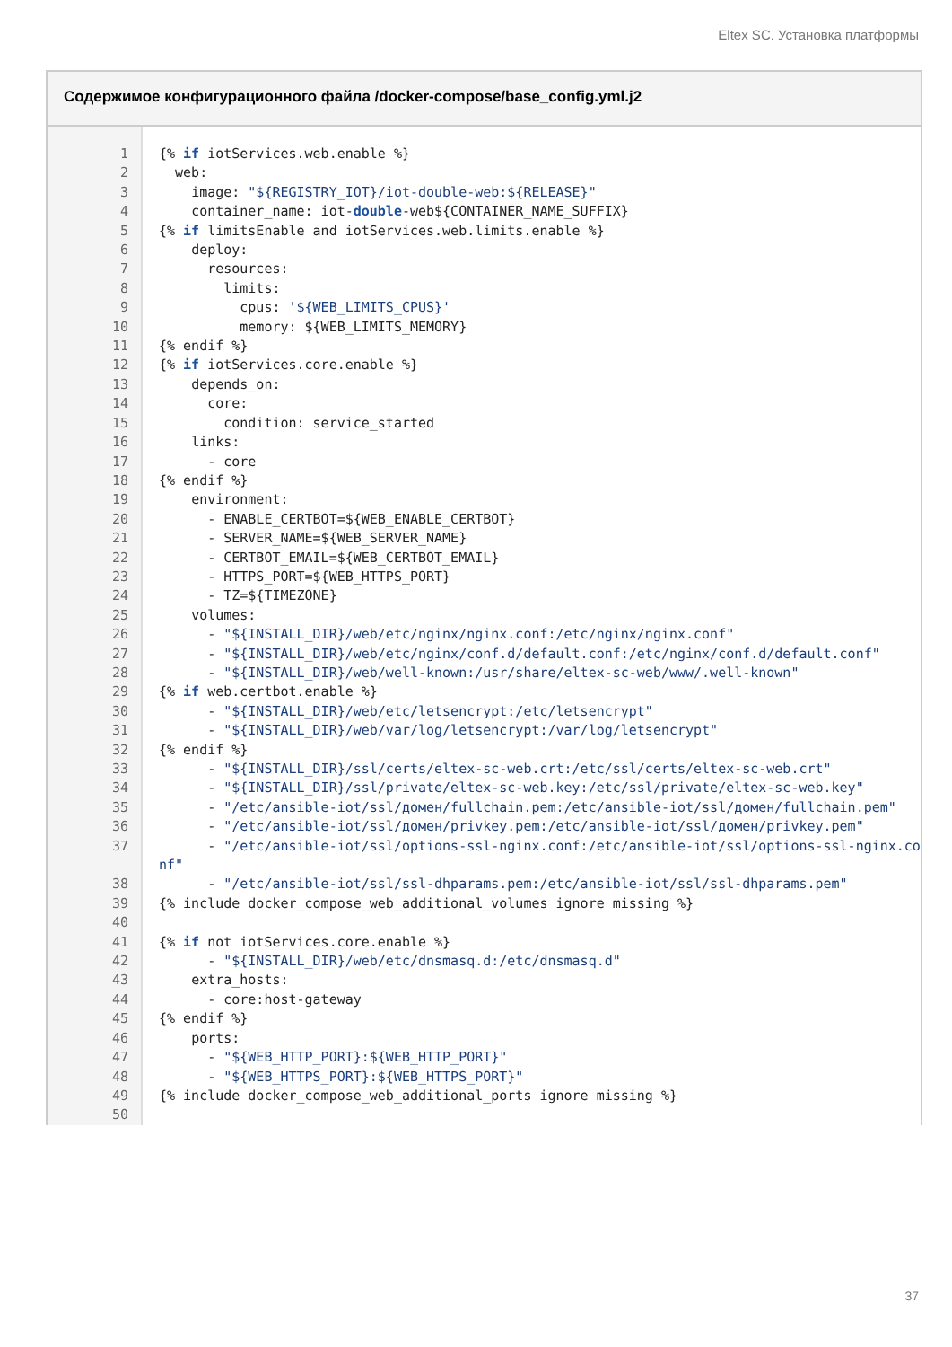Eltex SC. Установка платформы
Содержимое конфигурационного файла /docker-compose/base_config.yml.j2
| 1 | {% if iotServices.web.enable %} |
| 2 | web: |
| 3 | image: "${REGISTRY_IOT}/iot-double-web:${RELEASE}" |
| 4 | container_name: iot- double -web${CONTAINER_NAME_SUFFIX} |
| 5 | {% if limitsEnable and iotServices.web.limits.enable %} |
| 6 | deploy: |
| 7 | resources: |
| 8 | limits: |
| 9 | cpus: '${WEB_LIMITS_CPUS}' |
| 10 | memory: ${WEB_LIMITS_MEMORY} |
| 11 | {% endif %} |
| 12 | {% if iotServices.core.enable %} |
| 13 | depends_on: |
| 14 | core: |
| 15 | condition: service_started |
| 16 | links: |
| 17 | - core |
| 18 | {% endif %} |
| 19 | environment: |
| 20 | - ENABLE_CERTBOT=${WEB_ENABLE_CERTBOT} |
| 21 | - SERVER_NAME=${WEB_SERVER_NAME} |
| 22 | - CERTBOT_EMAIL=${WEB_CERTBOT_EMAIL} |
| 23 | - HTTPS_PORT=${WEB_HTTPS_PORT} |
| 24 | - TZ=${TIMEZONE} |
| 25 | volumes: |
| 26 | - "${INSTALL_DIR}/web/etc/nginx/nginx.conf:/etc/nginx/nginx.conf" |
| 27 | - "${INSTALL_DIR}/web/etc/nginx/conf.d/default.conf:/etc/nginx/conf.d/default.conf" |
| 28 | - "${INSTALL_DIR}/web/well-known:/usr/share/eltex-sc-web/www/.well-known" |
| 29 | {% if web.certbot.enable %} |
| 30 | - "${INSTALL_DIR}/web/etc/letsencrypt:/etc/letsencrypt" |
| 31 | - "${INSTALL_DIR}/web/var/log/letsencrypt:/var/log/letsencrypt" |
| 32 | {% endif %} |
| 33 | - "${INSTALL_DIR}/ssl/certs/eltex-sc-web.crt:/etc/ssl/certs/eltex-sc-web.crt" |
| 34 | - "${INSTALL_DIR}/ssl/private/eltex-sc-web.key:/etc/ssl/private/eltex-sc-web.key" |
| 35 | - "/etc/ansible-iot/ssl/домен/fullchain.pem:/etc/ansible-iot/ssl/домен/fullchain.pem" |
| 36 | - "/etc/ansible-iot/ssl/домен/privkey.pem:/etc/ansible-iot/ssl/домен/privkey.pem" |
| 37 | - "/etc/ansible-iot/ssl/options-ssl-nginx.conf:/etc/ansible-iot/ssl/options-ssl-nginx.conf" |
| 38 | - "/etc/ansible-iot/ssl/ssl-dhparams.pem:/etc/ansible-iot/ssl/ssl-dhparams.pem" |
| 39 | {% include docker_compose_web_additional_volumes ignore missing %} |
| 40 | |
| 41 | {% if not iotServices.core.enable %} |
| 42 | - "${INSTALL_DIR}/web/etc/dnsmasq.d:/etc/dnsmasq.d" |
| 43 | extra_hosts: |
| 44 | - core:host-gateway |
| 45 | {% endif %} |
| 46 | ports: |
| 47 | - "${WEB_HTTP_PORT}:${WEB_HTTP_PORT}" |
| 48 | - "${WEB_HTTPS_PORT}:${WEB_HTTPS_PORT}" |
| 49 | {% include docker_compose_web_additional_ports ignore missing %} |
| 50 | |
37